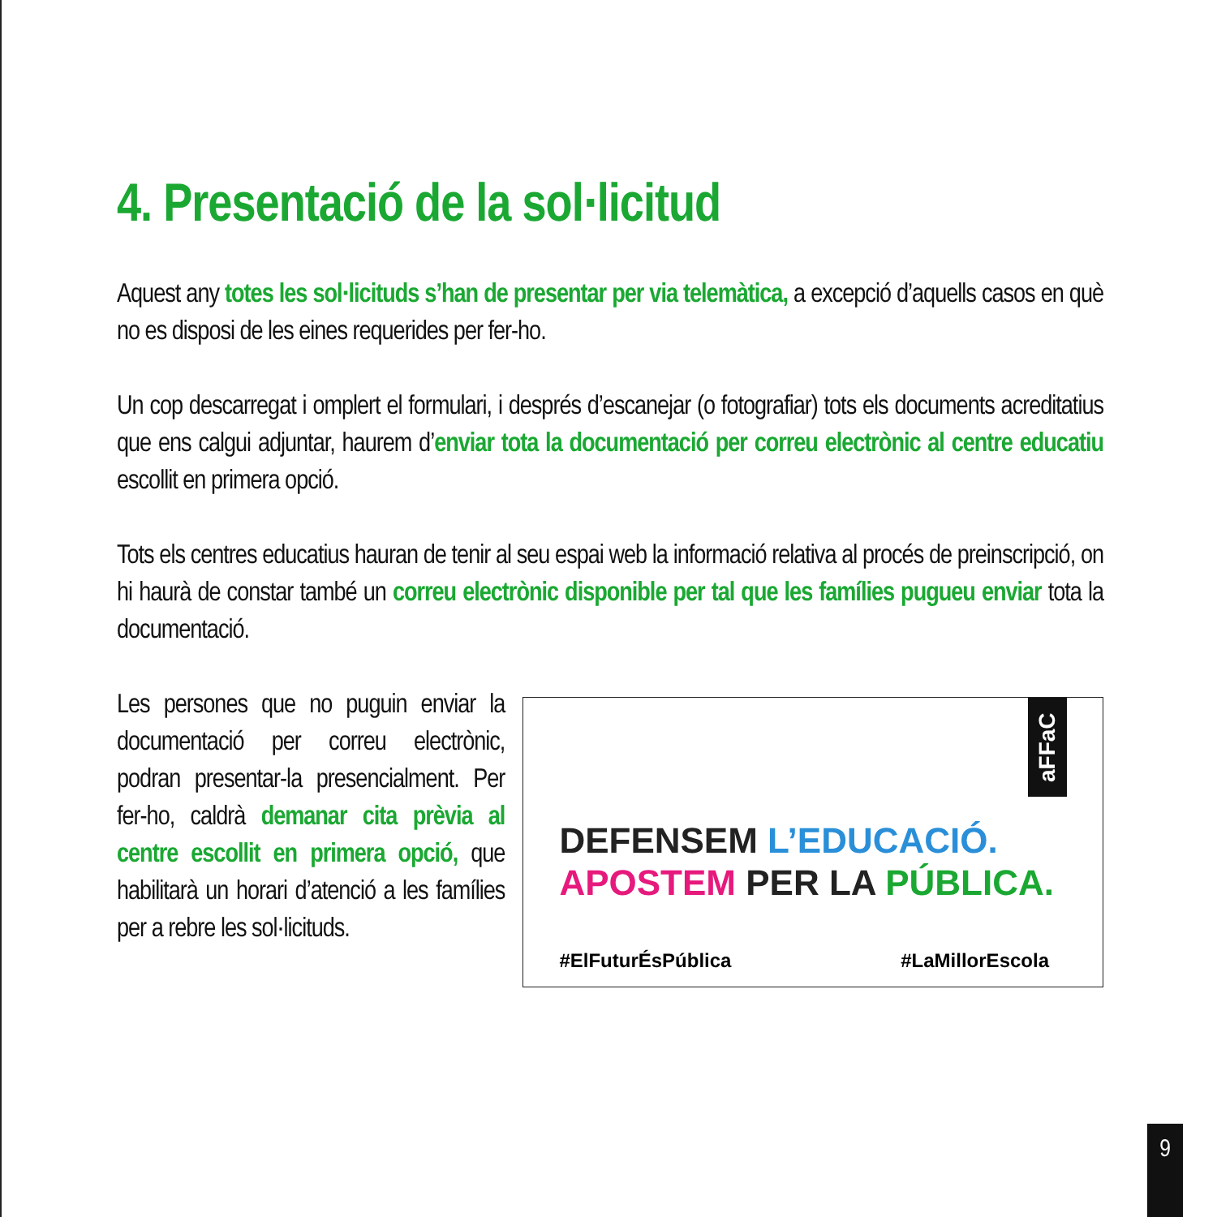4. Presentació de la sol·licitud
Aquest any totes les sol·licituds s’han de presentar per via telemàtica, a excepció d’aquells casos en què no es disposi de les eines requerides per fer-ho.
Un cop descarregat i omplert el formulari, i després d’escanejar (o fotografiar) tots els documents acreditatius que ens calgui adjuntar, haurem d’enviar tota la documentació per correu electrònic al centre educatiu escollit en primera opció.
Tots els centres educatius hauran de tenir al seu espai web la informació relativa al procés de preinscripció, on hi haurà de constar també un correu electrònic disponible per tal que les famílies pugueu enviar tota la documentació.
Les persones que no puguin enviar la documentació per correu electrònic, podran presentar-la presencialment. Per fer-ho, caldrà demanar cita prèvia al centre escollit en primera opció, que habilitarà un horari d’atenció a les famílies per a rebre les sol·licituds.
aFFaC
DEFENSEM L’EDUCACIÓ.
APOSTEM PER LA PÚBLICA.
#ElFuturÉsPública #LaMillorEscola
9